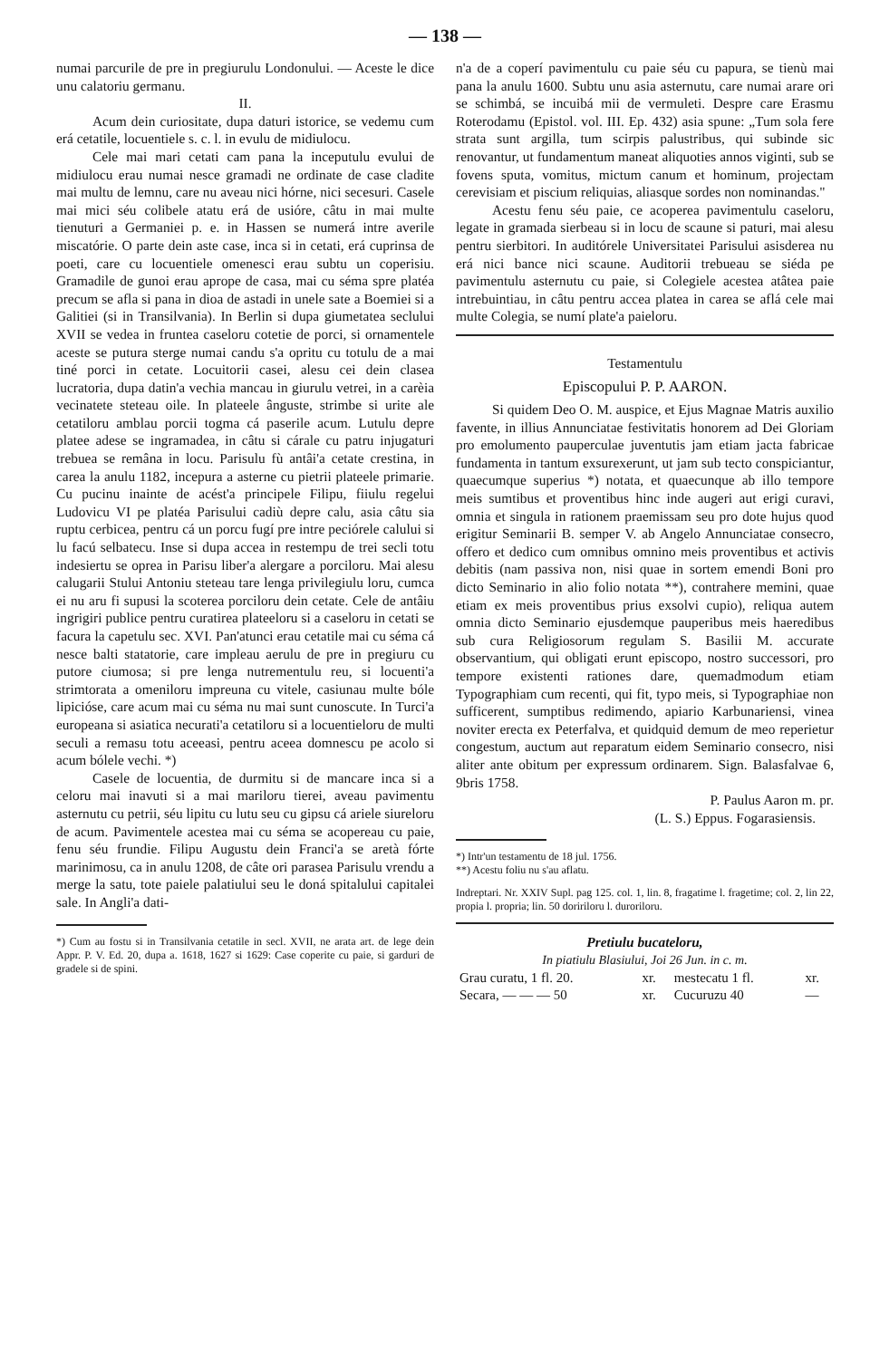— 138 —
numai parcurile de pre in pregiurulu Londonului. — Aceste le dice unu calatoriu germanu.
II.
Acum dein curiositate, dupa daturi istorice, se vedemu cum erá cetatile, locuentiele s. c. l. in evulu de midiulocu.
Cele mai mari cetati cam pana la inceputulu evului de midiulocu erau numai nesce gramadi ne ordinate de case cladite mai multu de lemnu, care nu aveau nici hórne, nici secesuri. Casele mai mici séu colibele atatu erá de usióre, câtu in mai multe tienuturi a Germaniei p. e. in Hassen se numerá intre averile miscatórie. O parte dein aste case, inca si in cetati, erá cuprinsa de poeti, care cu locuentiele omenesci erau subtu un coperisiu. Gramadile de gunoi erau aprope de casa, mai cu séma spre platéa precum se afla si pana in dioa de astadi in unele sate a Boemiei si a Galitiei (si in Transilvania). In Berlin si dupa giumetatea seclului XVII se vedea in fruntea caseloru cotetie de porci, si ornamentele aceste se putura sterge numai candu s'a opritu cu totulu de a mai tiné porci in cetate. Locuitorii casei, alesu cei dein clasea lucratoria, dupa datin'a vechia mancau in giurulu vetrei, in a carèia vecinatete steteau oile. In plateele ânguste, strimbe si urite ale cetatiloru amblau porcii togma cá paserile acum. Lutulu depre platee adese se ingramadea, in câtu si cárale cu patru injugaturi trebuea se remâna in locu. Parisulu fù antâi'a cetate crestina, in carea la anulu 1182, incepura a asterne cu pietrii plateele primarie. Cu pucinu inainte de acést'a principele Filipu, fiiulu regelui Ludovicu VI pe platéa Parisului cadiù depre calu, asia câtu sia ruptu cerbicea, pentru cá un porcu fugí pre intre peciórele calului si lu facú selbatecu. Inse si dupa accea in restempu de trei secli totu indesiertu se oprea in Parisu liber'a alergare a porciloru. Mai alesu calugarii Stului Antoniu steteau tare lenga privilegiulu loru, cumca ei nu aru fi supusi la scoterea porciloru dein cetate. Cele de antâiu ingrigiri publice pentru curatirea plateeloru si a caseloru in cetati se facura la capetulu sec. XVI. Pan'atunci erau cetatile mai cu séma cá nesce balti statatorie, care impleau aerulu de pre in pregiuru cu putore ciumosa; si pre lenga nutrementulu reu, si locuenti'a strimtorata a omeniloru impreuna cu vitele, casiunau multe bóle lipicióse, care acum mai cu séma nu mai sunt cunoscute. In Turci'a europeana si asiatica necurati'a cetatiloru si a locuentieloru de multi seculi a remasu totu aceeasi, pentru aceea domnescu pe acolo si acum bólele vechi. *)
Casele de locuentia, de durmitu si de mancare inca si a celoru mai inavuti si a mai mariloru tierei, aveau pavimentu asternutu cu petrii, séu lipitu cu lutu seu cu gipsu cá ariele siureloru de acum. Pavimentele acestea mai cu séma se acopereau cu paie, fenu séu frundie. Filipu Augustu dein Franci'a se aretà fórte marinimosu, ca in anulu 1208, de câte ori parasea Parisulu vrendu a merge la satu, tote paiele palatiului seu le doná spitalului capitalei sale. In Angli'a dati-
*) Cum au fostu si in Transilvania cetatile in secl. XVII, ne arata art. de lege dein Appr. P. V. Ed. 20, dupa a. 1618, 1627 si 1629: Case coperite cu paie, si garduri de gradele si de spini.
n'a de a coperí pavimentulu cu paie séu cu papura, se tienù mai pana la anulu 1600. Subtu unu asia asternutu, care numai arare ori se schimbá, se incuibá mii de vermuleti. Despre care Erasmu Roterodamu (Epistol. vol. III. Ep. 432) asia spune: „Tum sola fere strata sunt argilla, tum scirpis palustribus, qui subinde sic renovantur, ut fundamentum maneat aliquoties annos viginti, sub se fovens sputa, vomitus, mictum canum et hominum, projectam cerevisiam et piscium reliquias, aliasque sordes non nominandas."
Acestu fenu séu paie, ce acoperea pavimentulu caseloru, legate in gramada sierbeau si in locu de scaune si paturi, mai alesu pentru sierbitori. In auditórele Universitatei Parisului asisderea nu erá nici bance nici scaune. Auditorii trebueau se siéda pe pavimentulu asternutu cu paie, si Colegiele acestea atâtea paie intrebuintiau, in câtu pentru accea platea in carea se aflá cele mai multe Colegia, se numí plate'a paieloru.
Testamentulu
Episcopului P. P. AARON.
Si quidem Deo O. M. auspice, et Ejus Magnae Matris auxilio favente, in illius Annunciatae festivitatis honorem ad Dei Gloriam pro emolumento pauperculae juventutis jam etiam jacta fabricae fundamenta in tantum exsurexerunt, ut jam sub tecto conspiciantur, quaecumque superius *) notata, et quaecunque ab illo tempore meis sumtibus et proventibus hinc inde augeri aut erigi curavi, omnia et singula in rationem praemissam seu pro dote hujus quod erigitur Seminarii B. semper V. ab Angelo Annunciatae consecro, offero et dedico cum omnibus omnino meis proventibus et activis debitis (nam passiva non, nisi quae in sortem emendi Boni pro dicto Seminario in alio folio notata **), contrahere memini, quae etiam ex meis proventibus prius exsolvi cupio), reliqua autem omnia dicto Seminario ejusdemque pauperibus meis haeredibus sub cura Religiosorum regulam S. Basilii M. accurate observantium, qui obligati erunt episcopo, nostro successori, pro tempore existenti rationes dare, quemadmodum etiam Typographiam cum recenti, qui fit, typo meis, si Typographiae non sufficerent, sumptibus redimendo, apiario Karbunariensi, vinea noviter erecta ex Peterfalva, et quidquid demum de meo reperietur congestum, auctum aut reparatum eidem Seminario consecro, nisi aliter ante obitum per expressum ordinarem. Sign. Balasfalvae 6, 9bris 1758.
P. Paulus Aaron m. pr.
(L. S.) Eppus. Fogarasiensis.
*) Intr'un testamentu de 18 jul. 1756.
**) Acestu foliu nu s'au aflatu.
Indreptari. Nr. XXIV Supl. pag 125. col. 1, lin. 8, fragatime l. fragetime; col. 2, lin 22, propia l. propria; lin. 50 doririloru l. duroriloru.
Pretiulu bucateloru,
In piatiulu Blasiului, Joi 26 Jun. in c. m.
| Grau curatu, 1 fl. 20. | xr. | mestecatu 1 fl. | xr. |
| Secara, — — — 50 | xr. | Cucuruzu 40 | — |